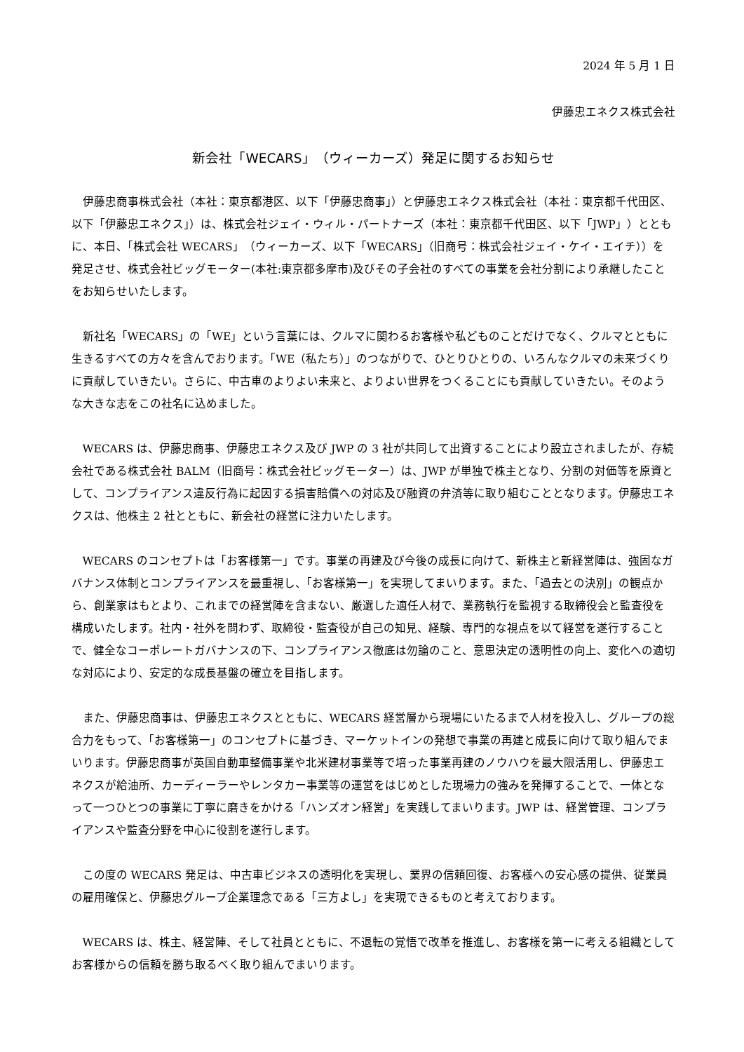2024 年 5 月 1 日
伊藤忠エネクス株式会社
新会社「WECARS」（ウィーカーズ）発足に関するお知らせ
伊藤忠商事株式会社（本社：東京都港区、以下「伊藤忠商事」）と伊藤忠エネクス株式会社（本社：東京都千代田区、以下「伊藤忠エネクス」）は、株式会社ジェイ・ウィル・パートナーズ（本社：東京都千代田区、以下「JWP」）とともに、本日、「株式会社 WECARS」（ウィーカーズ、以下「WECARS」（旧商号：株式会社ジェイ・ケイ・エイチ））を発足させ、株式会社ビッグモーター(本社:東京都多摩市)及びその子会社のすべての事業を会社分割により承継したことをお知らせいたします。
新社名「WECARS」の「WE」という言葉には、クルマに関わるお客様や私どものことだけでなく、クルマとともに生きるすべての方々を含んでおります。「WE（私たち）」のつながりで、ひとりひとりの、いろんなクルマの未来づくりに貢献していきたい。さらに、中古車のよりよい未来と、よりよい世界をつくることにも貢献していきたい。そのような大きな志をこの社名に込めました。
WECARS は、伊藤忠商事、伊藤忠エネクス及び JWP の 3 社が共同して出資することにより設立されましたが、存続会社である株式会社 BALM（旧商号：株式会社ビッグモーター）は、JWP が単独で株主となり、分割の対価等を原資として、コンプライアンス違反行為に起因する損害賠償への対応及び融資の弁済等に取り組むこととなります。伊藤忠エネクスは、他株主 2 社とともに、新会社の経営に注力いたします。
WECARS のコンセプトは「お客様第一」です。事業の再建及び今後の成長に向けて、新株主と新経営陣は、強固なガバナンス体制とコンプライアンスを最重視し、「お客様第一」を実現してまいります。また、「過去との決別」の観点から、創業家はもとより、これまでの経営陣を含まない、厳選した適任人材で、業務執行を監視する取締役会と監査役を構成いたします。社内・社外を問わず、取締役・監査役が自己の知見、経験、専門的な視点を以て経営を遂行することで、健全なコーポレートガバナンスの下、コンプライアンス徹底は勿論のこと、意思決定の透明性の向上、変化への適切な対応により、安定的な成長基盤の確立を目指します。
また、伊藤忠商事は、伊藤忠エネクスとともに、WECARS 経営層から現場にいたるまで人材を投入し、グループの総合力をもって、「お客様第一」のコンセプトに基づき、マーケットインの発想で事業の再建と成長に向けて取り組んでまいります。伊藤忠商事が英国自動車整備事業や北米建材事業等で培った事業再建のノウハウを最大限活用し、伊藤忠エネクスが給油所、カーディーラーやレンタカー事業等の運営をはじめとした現場力の強みを発揮することで、一体となって一つひとつの事業に丁寧に磨きをかける「ハンズオン経営」を実践してまいります。JWP は、経営管理、コンプライアンスや監査分野を中心に役割を遂行します。
この度の WECARS 発足は、中古車ビジネスの透明化を実現し、業界の信頼回復、お客様への安心感の提供、従業員の雇用確保と、伊藤忠グループ企業理念である「三方よし」を実現できるものと考えております。
WECARS は、株主、経営陣、そして社員とともに、不退転の覚悟で改革を推進し、お客様を第一に考える組織としてお客様からの信頼を勝ち取るべく取り組んでまいります。